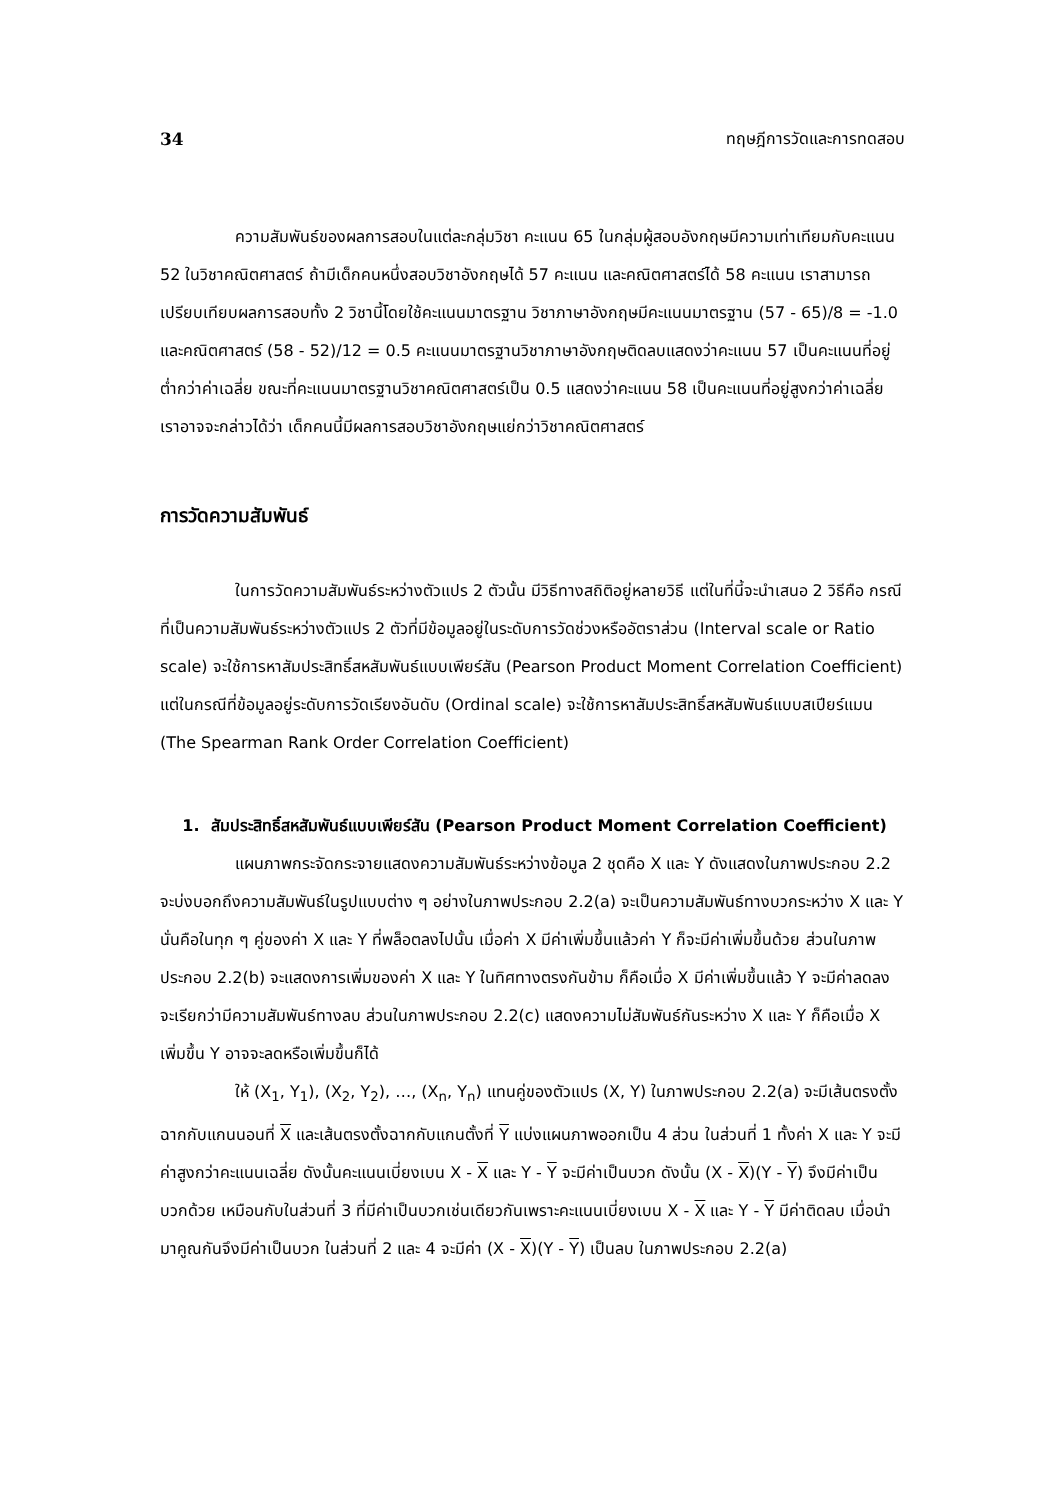34 ทฤษฎีการวัดและการทดสอบ
ความสัมพันธ์ของผลการสอบในแต่ละกลุ่มวิชา คะแนน 65 ในกลุ่มผู้สอบอังกฤษมีความเท่าเทียมกับคะแนน 52 ในวิชาคณิตศาสตร์ ถ้ามีเด็กคนหนึ่งสอบวิชาอังกฤษได้ 57 คะแนน และคณิตศาสตร์ได้ 58 คะแนน เราสามารถเปรียบเทียบผลการสอบทั้ง 2 วิชานี้โดยใช้คะแนนมาตรฐาน วิชาภาษาอังกฤษมีคะแนนมาตรฐาน (57 - 65)/8 = -1.0 และคณิตศาสตร์ (58 - 52)/12 = 0.5 คะแนนมาตรฐานวิชาภาษาอังกฤษติดลบแสดงว่าคะแนน 57 เป็นคะแนนที่อยู่ต่ำกว่าค่าเฉลี่ย ขณะที่คะแนนมาตรฐานวิชาคณิตศาสตร์เป็น 0.5 แสดงว่าคะแนน 58 เป็นคะแนนที่อยู่สูงกว่าค่าเฉลี่ย เราอาจจะกล่าวได้ว่า เด็กคนนี้มีผลการสอบวิชาอังกฤษแย่กว่าวิชาคณิตศาสตร์
การวัดความสัมพันธ์
ในการวัดความสัมพันธ์ระหว่างตัวแปร 2 ตัวนั้น มีวิธีทางสถิติอยู่หลายวิธี แต่ในที่นี้จะนำเสนอ 2 วิธีคือ กรณีที่เป็นความสัมพันธ์ระหว่างตัวแปร 2 ตัวที่มีข้อมูลอยู่ในระดับการวัดช่วงหรืออัตราส่วน (Interval scale or Ratio scale) จะใช้การหาสัมประสิทธิ์สหสัมพันธ์แบบเพียร์สัน (Pearson Product Moment Correlation Coefficient) แต่ในกรณีที่ข้อมูลอยู่ระดับการวัดเรียงอันดับ (Ordinal scale) จะใช้การหาสัมประสิทธิ์สหสัมพันธ์แบบสเปียร์แมน (The Spearman Rank Order Correlation Coefficient)
1. สัมประสิทธิ์สหสัมพันธ์แบบเพียร์สัน (Pearson Product Moment Correlation Coefficient)
แผนภาพกระจัดกระจายแสดงความสัมพันธ์ระหว่างข้อมูล 2 ชุดคือ X และ Y ดังแสดงในภาพประกอบ 2.2 จะบ่งบอกถึงความสัมพันธ์ในรูปแบบต่าง ๆ อย่างในภาพประกอบ 2.2(a) จะเป็นความสัมพันธ์ทางบวกระหว่าง X และ Y นั่นคือในทุก ๆ คู่ของค่า X และ Y ที่พล็อตลงไปนั้น เมื่อค่า X มีค่าเพิ่มขึ้นแล้วค่า Y ก็จะมีค่าเพิ่มขึ้นด้วย ส่วนในภาพประกอบ 2.2(b) จะแสดงการเพิ่มของค่า X และ Y ในทิศทางตรงกันข้าม ก็คือเมื่อ X มีค่าเพิ่มขึ้นแล้ว Y จะมีค่าลดลง จะเรียกว่ามีความสัมพันธ์ทางลบ ส่วนในภาพประกอบ 2.2(c) แสดงความไม่สัมพันธ์กันระหว่าง X และ Y ก็คือเมื่อ X เพิ่มขึ้น Y อาจจะลดหรือเพิ่มขึ้นก็ได้
ให้ (X<sub>1</sub>, Y<sub>1</sub>), (X<sub>2</sub>, Y<sub>2</sub>), …, (X<sub>n</sub>, Y<sub>n</sub>) แทนคู่ของตัวแปร (X, Y) ในภาพประกอบ 2.2(a) จะมีเส้นตรงตั้งฉากกับแกนนอนที่ X และเส้นตรงตั้งฉากกับแกนตั้งที่ Y แบ่งแผนภาพออกเป็น 4 ส่วน ในส่วนที่ 1 ทั้งค่า X และ Y จะมีค่าสูงกว่าคะแนนเฉลี่ย ดังนั้นคะแนนเบี่ยงเบน X - X และ Y - Y จะมีค่าเป็นบวก ดังนั้น (X - X)(Y - Y) จึงมีค่าเป็นบวกด้วย เหมือนกับในส่วนที่ 3 ที่มีค่าเป็นบวกเช่นเดียวกันเพราะคะแนนเบี่ยงเบน X - X และ Y - Y มีค่าติดลบ เมื่อนำมาคูณกันจึงมีค่าเป็นบวก ในส่วนที่ 2 และ 4 จะมีค่า (X - X)(Y - Y) เป็นลบ ในภาพประกอบ 2.2(a)